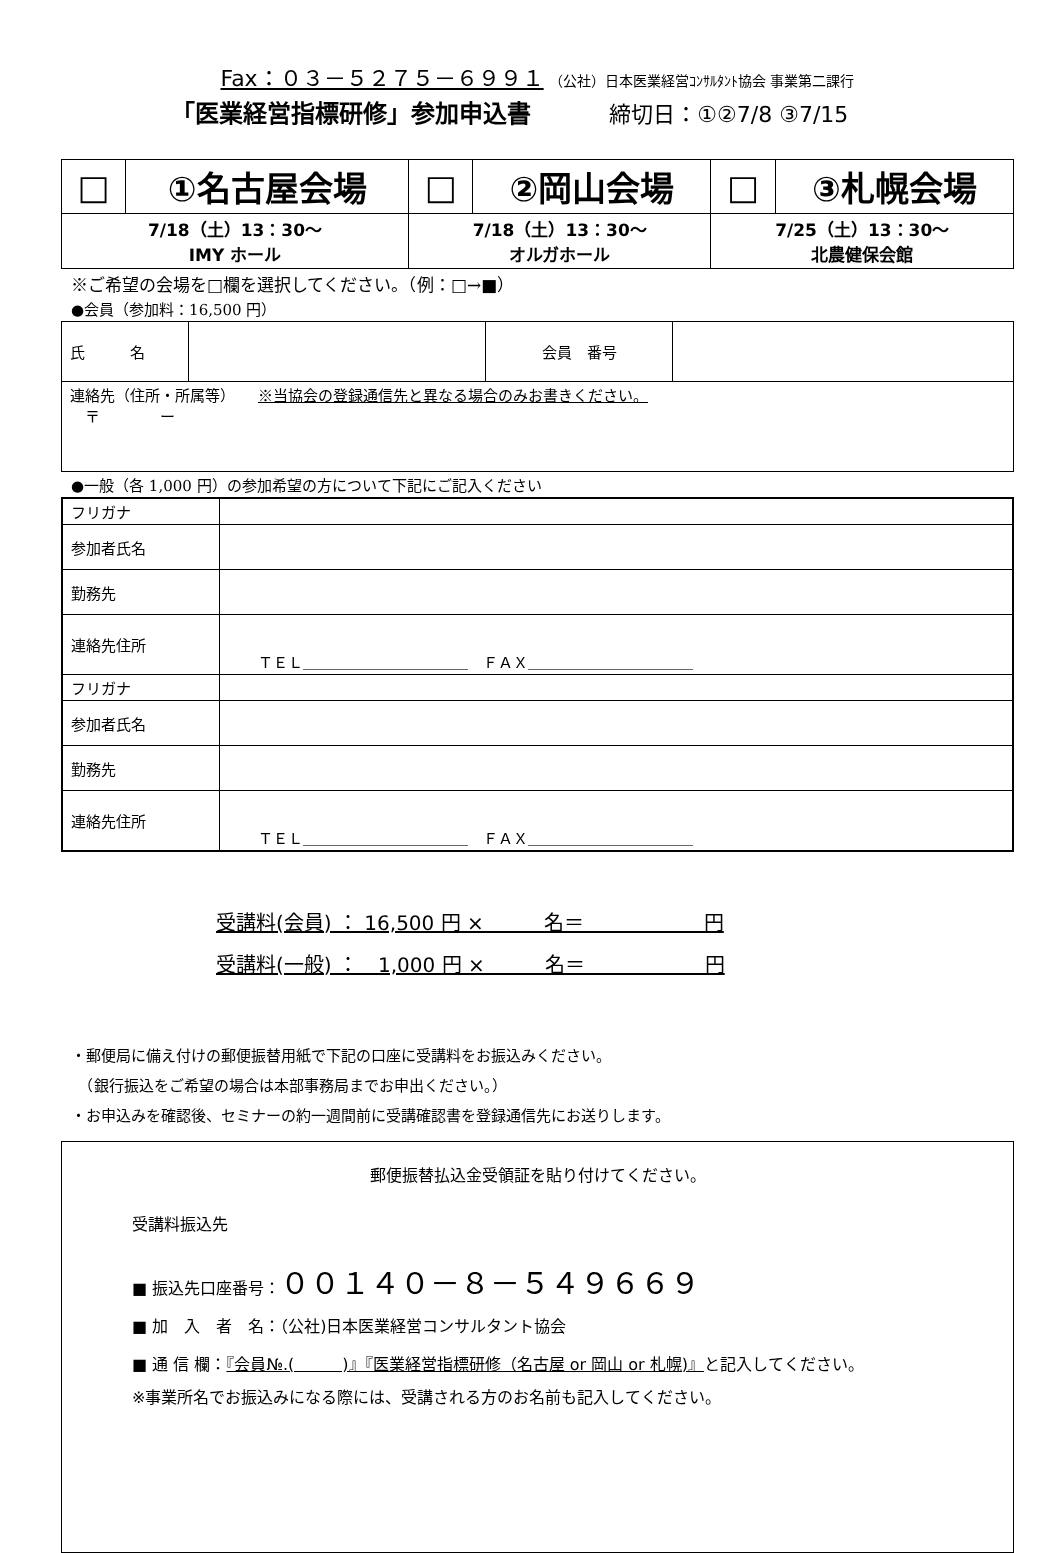Fax：０３－５２７５－６９９１ （公社）日本医業経営ｺﾝｻﾙﾀﾝﾄ協会 事業第二課行
「医業経営指標研修」参加申込書 締切日：①②7/8 ③7/15
| □ | ①名古屋会場 | □ | ②岡山会場 | □ | ③札幌会場 |
| 7/18（土）13：30～ IMY ホール | | 7/18（土）13：30～ オルガホール | | 7/25（土）13：30～ 北農健保会館 | |
※ご希望の会場を□欄を選択してください。（例：□→■）
●会員（参加料：16,500 円）
| 氏 名 | | 会員 番号 | |
| 連絡先（住所・所属等） ※当協会の登録通信先と異なる場合のみお書きください。 〒 ー | | | |
●一般（各 1,000 円）の参加希望の方について下記にご記入ください
| フリガナ | |
| 参加者氏名 | |
| 勤務先 | |
| 連絡先住所 | ＴＥＬ＿＿＿＿＿＿＿＿＿＿＿ ＦＡＸ＿＿＿＿＿＿＿＿＿＿＿ |
| フリガナ | |
| 参加者氏名 | |
| 勤務先 | |
| 連絡先住所 | ＴＥＬ＿＿＿＿＿＿＿＿＿＿＿ ＦＡＸ＿＿＿＿＿＿＿＿＿＿＿ |
受講料(会員) ： 16,500 円 ×　　　名＝　　　　　　円
受講料(一般) ：　1,000 円 ×　　　名＝　　　　　　円
・郵便局に備え付けの郵便振替用紙で下記の口座に受講料をお振込みください。
　（銀行振込をご希望の場合は本部事務局までお申出ください。）
・お申込みを確認後、セミナーの約一週間前に受講確認書を登録通信先にお送りします。
郵便振替払込金受領証を貼り付けてください。
受講料振込先
■ 振込先口座番号：００１４０－８－５４９６６９
■ 加　入　者　名：（公社)日本医業経営コンサルタント協会
■ 通 信 欄：『会員№.(　　　)』『医業経営指標研修（名古屋 or 岡山 or 札幌)』と記入してください。
※事業所名でお振込みになる際には、受講される方のお名前も記入してください。